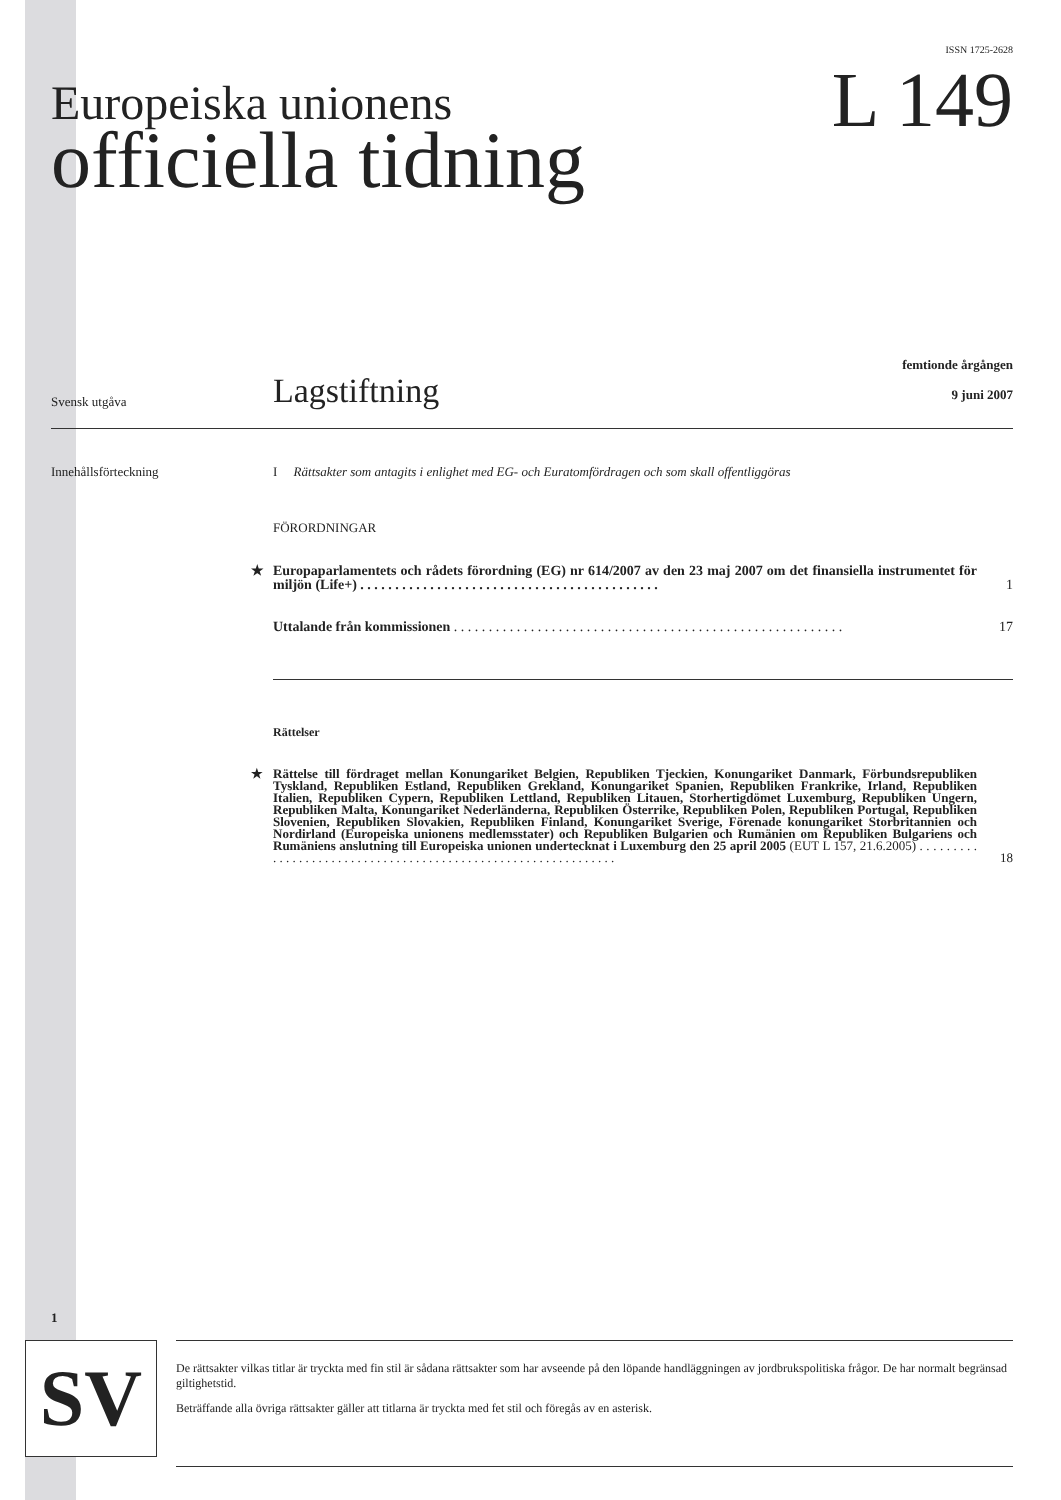ISSN 1725-2628
Europeiska unionens
officiella tidning
L 149
Svensk utgåva
Lagstiftning
femtionde årgången
9 juni 2007
Innehållsförteckning I Rättsakter som antagits i enlighet med EG- och Euratomfördragen och som skall offentliggöras
FÖRORDNINGAR
★ Europaparlamentets och rådets förordning (EG) nr 614/2007 av den 23 maj 2007 om det finansiella instrumentet för miljön (Life+) . . . . . . . . . . . . . . . . . . . . . . . . . . . . . . . . . . . . . . . . . . . 1
Uttalande från kommissionen . . . . . . . . . . . . . . . . . . . . . . . . . . . . . . . . . . . . . . . . . . . . . . . . . . . . . . . . 17
Rättelser
★ Rättelse till fördraget mellan Konungariket Belgien, Republiken Tjeckien, Konungariket Danmark, Förbundsrepubliken Tyskland, Republiken Estland, Republiken Grekland, Konungariket Spanien, Republiken Frankrike, Irland, Republiken Italien, Republiken Cypern, Republiken Lettland, Republiken Litauen, Storhertigdömet Luxemburg, Republiken Ungern, Republiken Malta, Konungariket Nederländerna, Republiken Österrike, Republiken Polen, Republiken Portugal, Republiken Slovenien, Republiken Slovakien, Republiken Finland, Konungariket Sverige, Förenade konungariket Storbritannien och Nordirland (Europeiska unionens medlemsstater) och Republiken Bulgarien och Rumänien om Republiken Bulgariens och Rumäniens anslutning till Europeiska unionen undertecknat i Luxemburg den 25 april 2005 (EUT L 157, 21.6.2005) . . . . . . . . . . . . . . . . . . . . . . . . . . . . . . . . . . . . . . . . . . . . . . . . . . . . . . . . . . . . . . 18
1
SV
De rättsakter vilkas titlar är tryckta med fin stil är sådana rättsakter som har avseende på den löpande handläggningen av jordbrukspolitiska frågor. De har normalt begränsad giltighetstid.
Beträffande alla övriga rättsakter gäller att titlarna är tryckta med fet stil och föregås av en asterisk.